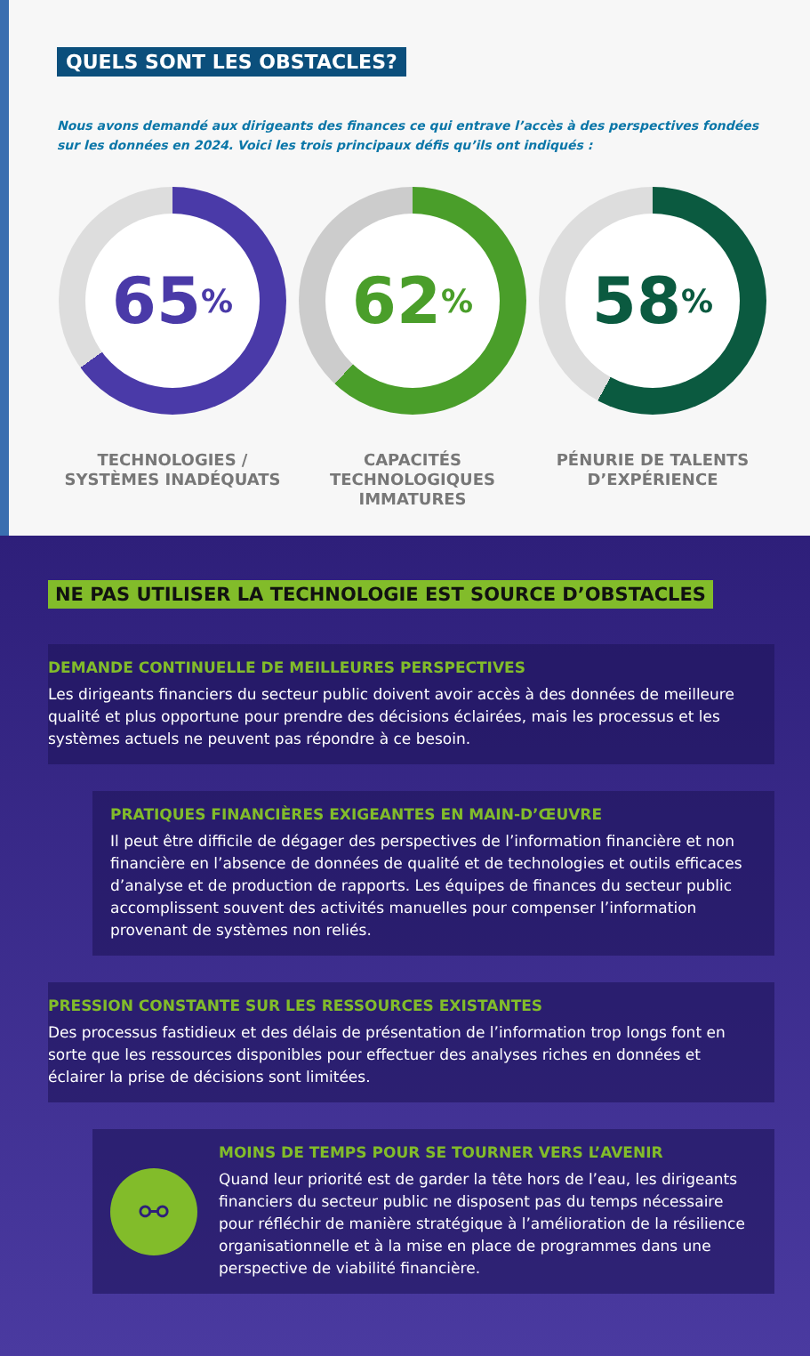QUELS SONT LES OBSTACLES?
Nous avons demandé aux dirigeants des finances ce qui entrave l’accès à des perspectives fondées sur les données en 2024. Voici les trois principaux défis qu’ils ont indiqués :
65<sup>%</sup>
TECHNOLOGIES /
SYSTÈMES INADÉQUATS
62<sup>%</sup>
CAPACITÉS
TECHNOLOGIQUES
IMMATURES
58<sup>%</sup>
PÉNURIE DE TALENTS
D’EXPÉRIENCE
NE PAS UTILISER LA TECHNOLOGIE EST SOURCE D’OBSTACLES
DEMANDE CONTINUELLE DE MEILLEURES PERSPECTIVES
Les dirigeants financiers du secteur public doivent avoir accès à des données de meilleure qualité et plus opportune pour prendre des décisions éclairées, mais les processus et les systèmes actuels ne peuvent pas répondre à ce besoin.
PRATIQUES FINANCIÈRES EXIGEANTES EN MAIN-D’ŒUVRE
Il peut être difficile de dégager des perspectives de l’information financière et non financière en l’absence de données de qualité et de technologies et outils efficaces d’analyse et de production de rapports. Les équipes de finances du secteur public accomplissent souvent des activités manuelles pour compenser l’information provenant de systèmes non reliés.
PRESSION CONSTANTE SUR LES RESSOURCES EXISTANTES
Des processus fastidieux et des délais de présentation de l’information trop longs font en sorte que les ressources disponibles pour effectuer des analyses riches en données et éclairer la prise de décisions sont limitées.
⚯
MOINS DE TEMPS POUR SE TOURNER VERS L’AVENIR
Quand leur priorité est de garder la tête hors de l’eau, les dirigeants financiers du secteur public ne disposent pas du temps nécessaire pour réfléchir de manière stratégique à l’amélioration de la résilience organisationnelle et à la mise en place de programmes dans une perspective de viabilité financière.